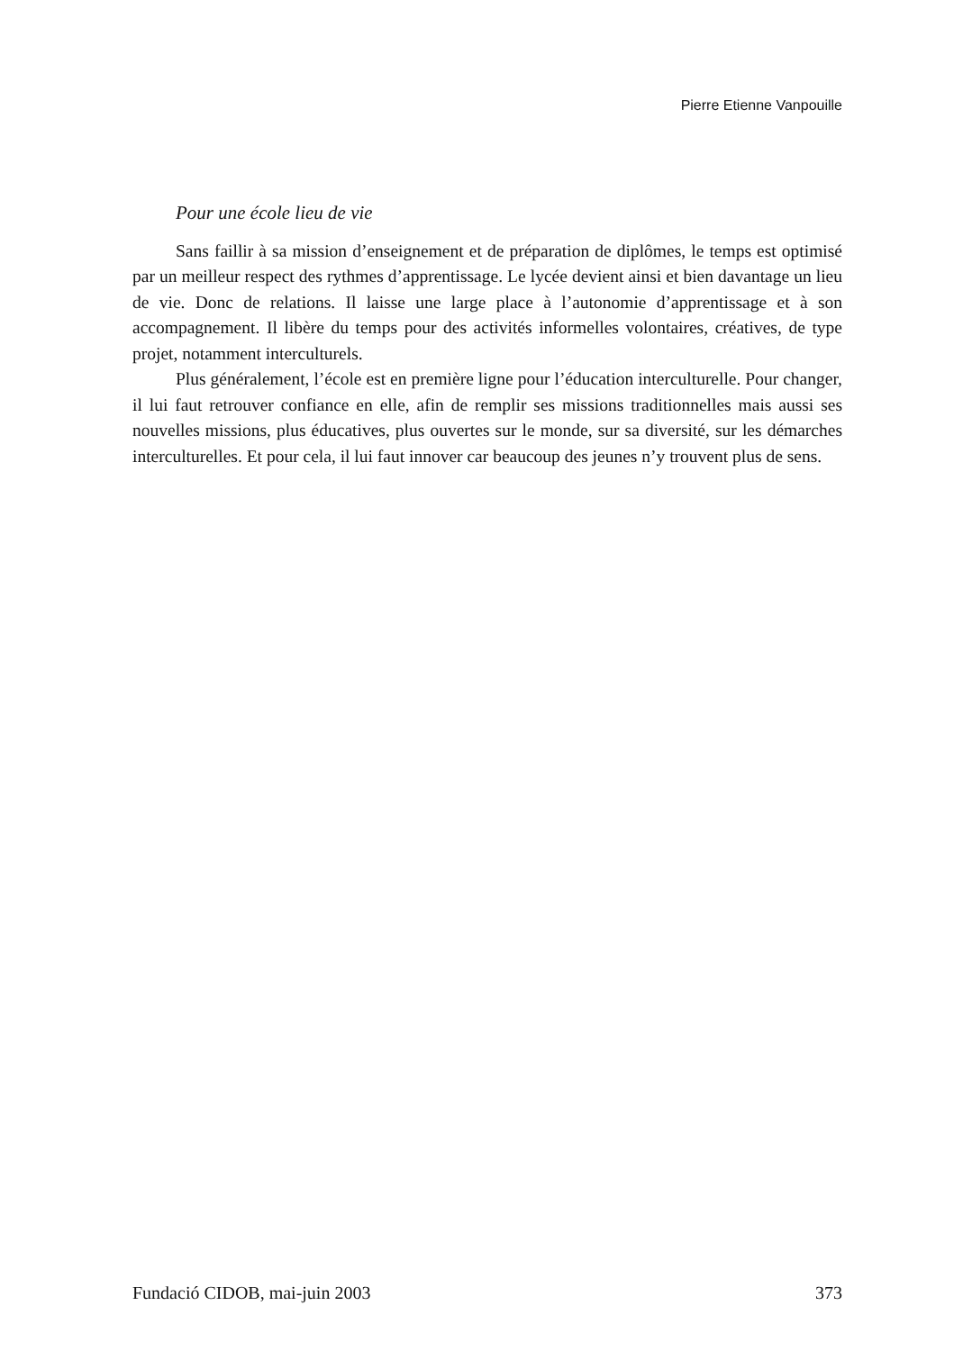Pierre Etienne Vanpouille
Pour une école lieu de vie
Sans faillir à sa mission d’enseignement et de préparation de diplômes, le temps est optimisé par un meilleur respect des rythmes d’apprentissage. Le lycée devient ainsi et bien davantage un lieu de vie. Donc de relations. Il laisse une large place à l’autonomie d’apprentissage et à son accompagnement. Il libère du temps pour des activités informelles volontaires, créatives, de type projet, notamment interculturels.
Plus généralement, l’école est en première ligne pour l’éducation interculturelle. Pour changer, il lui faut retrouver confiance en elle, afin de remplir ses missions traditionnelles mais aussi ses nouvelles missions, plus éducatives, plus ouvertes sur le monde, sur sa diversité, sur les démarches interculturelles. Et pour cela, il lui faut innover car beaucoup des jeunes n’y trouvent plus de sens.
Fundació CIDOB, mai-juin 2003 373